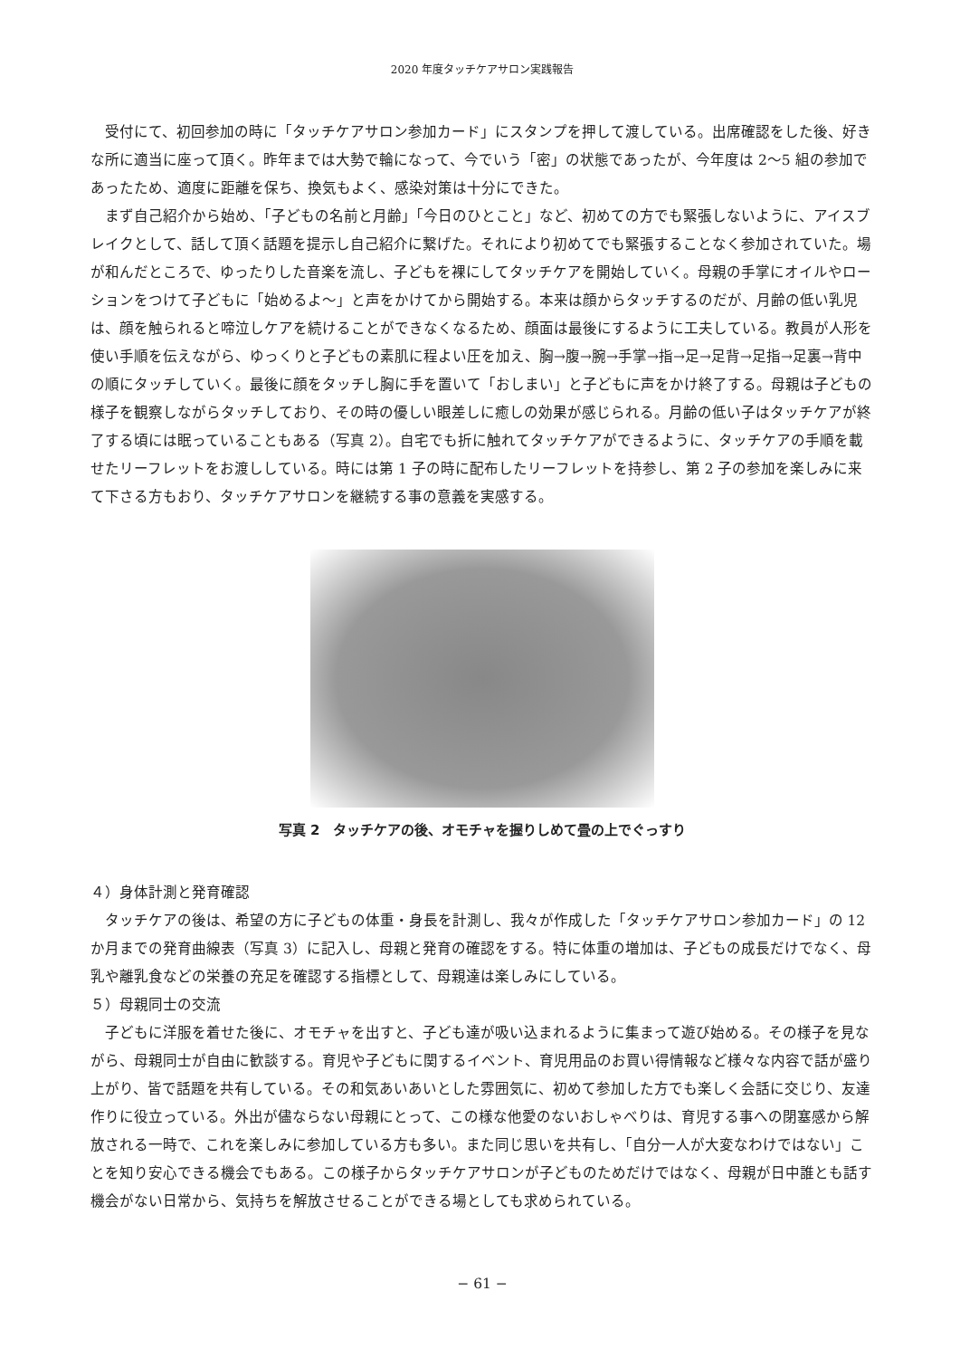2020 年度タッチケアサロン実践報告
受付にて、初回参加の時に「タッチケアサロン参加カード」にスタンプを押して渡している。出席確認をした後、好きな所に適当に座って頂く。昨年までは大勢で輪になって、今でいう「密」の状態であったが、今年度は 2〜5 組の参加であったため、適度に距離を保ち、換気もよく、感染対策は十分にできた。
まず自己紹介から始め、「子どもの名前と月齢」「今日のひとこと」など、初めての方でも緊張しないように、アイスブレイクとして、話して頂く話題を提示し自己紹介に繋げた。それにより初めてでも緊張することなく参加されていた。場が和んだところで、ゆったりした音楽を流し、子どもを裸にしてタッチケアを開始していく。母親の手掌にオイルやローションをつけて子どもに「始めるよ〜」と声をかけてから開始する。本来は顔からタッチするのだが、月齢の低い乳児は、顔を触られると啼泣しケアを続けることができなくなるため、顔面は最後にするように工夫している。教員が人形を使い手順を伝えながら、ゆっくりと子どもの素肌に程よい圧を加え、胸→腹→腕→手掌→指→足→足背→足指→足裏→背中の順にタッチしていく。最後に顔をタッチし胸に手を置いて「おしまい」と子どもに声をかけ終了する。母親は子どもの様子を観察しながらタッチしており、その時の優しい眼差しに癒しの効果が感じられる。月齢の低い子はタッチケアが終了する頃には眠っていることもある（写真 2）。自宅でも折に触れてタッチケアができるように、タッチケアの手順を載せたリーフレットをお渡ししている。時には第 1 子の時に配布したリーフレットを持参し、第 2 子の参加を楽しみに来て下さる方もおり、タッチケアサロンを継続する事の意義を実感する。
写真 2　タッチケアの後、オモチャを握りしめて畳の上でぐっすり
４）身体計測と発育確認
タッチケアの後は、希望の方に子どもの体重・身長を計測し、我々が作成した「タッチケアサロン参加カード」の 12 か月までの発育曲線表（写真 3）に記入し、母親と発育の確認をする。特に体重の増加は、子どもの成長だけでなく、母乳や離乳食などの栄養の充足を確認する指標として、母親達は楽しみにしている。
５）母親同士の交流
子どもに洋服を着せた後に、オモチャを出すと、子ども達が吸い込まれるように集まって遊び始める。その様子を見ながら、母親同士が自由に歓談する。育児や子どもに関するイベント、育児用品のお買い得情報など様々な内容で話が盛り上がり、皆で話題を共有している。その和気あいあいとした雰囲気に、初めて参加した方でも楽しく会話に交じり、友達作りに役立っている。外出が儘ならない母親にとって、この様な他愛のないおしゃべりは、育児する事への閉塞感から解放される一時で、これを楽しみに参加している方も多い。また同じ思いを共有し、「自分一人が大変なわけではない」ことを知り安心できる機会でもある。この様子からタッチケアサロンが子どものためだけではなく、母親が日中誰とも話す機会がない日常から、気持ちを解放させることができる場としても求められている。
− 61 −